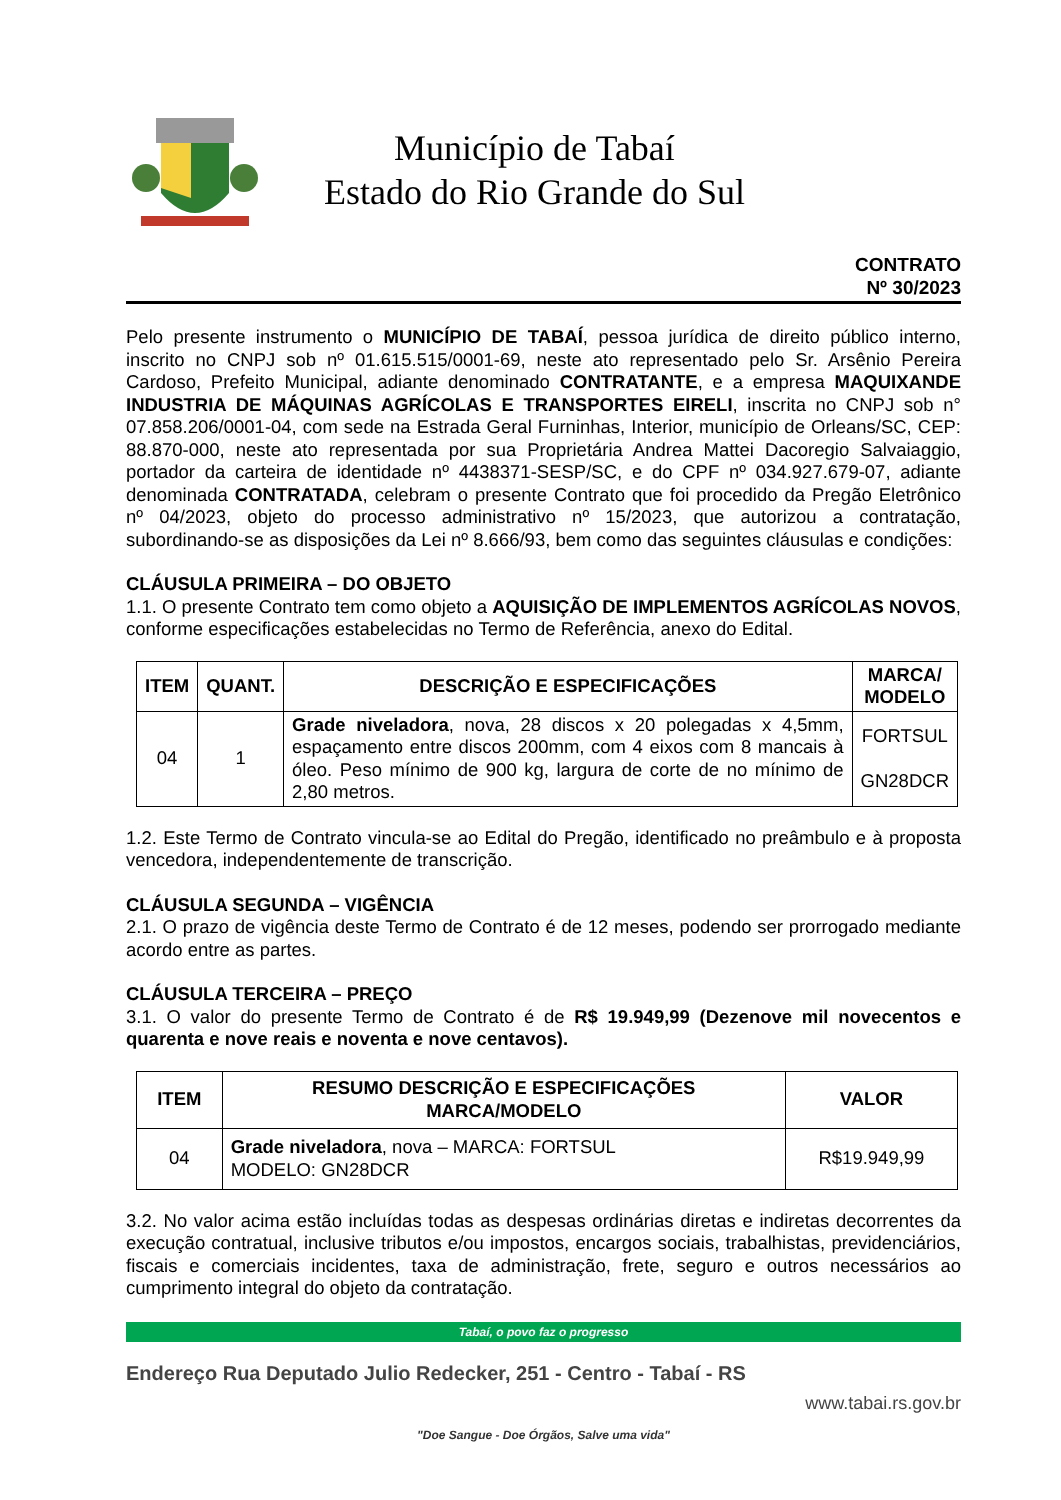Município de Tabaí
Estado do Rio Grande do Sul
CONTRATO
Nº 30/2023
Pelo presente instrumento o MUNICÍPIO DE TABAÍ, pessoa jurídica de direito público interno, inscrito no CNPJ sob nº 01.615.515/0001-69, neste ato representado pelo Sr. Arsênio Pereira Cardoso, Prefeito Municipal, adiante denominado CONTRATANTE, e a empresa MAQUIXANDE INDUSTRIA DE MÁQUINAS AGRÍCOLAS E TRANSPORTES EIRELI, inscrita no CNPJ sob n° 07.858.206/0001-04, com sede na Estrada Geral Furninhas, Interior, município de Orleans/SC, CEP: 88.870-000, neste ato representada por sua Proprietária Andrea Mattei Dacoregio Salvaiaggio, portador da carteira de identidade nº 4438371-SESP/SC, e do CPF nº 034.927.679-07, adiante denominada CONTRATADA, celebram o presente Contrato que foi procedido da Pregão Eletrônico nº 04/2023, objeto do processo administrativo nº 15/2023, que autorizou a contratação, subordinando-se as disposições da Lei nº 8.666/93, bem como das seguintes cláusulas e condições:
CLÁUSULA PRIMEIRA – DO OBJETO
1.1. O presente Contrato tem como objeto a AQUISIÇÃO DE IMPLEMENTOS AGRÍCOLAS NOVOS, conforme especificações estabelecidas no Termo de Referência, anexo do Edital.
| ITEM | QUANT. | DESCRIÇÃO E ESPECIFICAÇÕES | MARCA/ MODELO |
| --- | --- | --- | --- |
| 04 | 1 | Grade niveladora , nova, 28 discos x 20 polegadas x 4,5mm, espaçamento entre discos 200mm, com 4 eixos com 8 mancais à óleo. Peso mínimo de 900 kg, largura de corte de no mínimo de 2,80 metros. | FORTSUL GN28DCR |
1.2. Este Termo de Contrato vincula-se ao Edital do Pregão, identificado no preâmbulo e à proposta vencedora, independentemente de transcrição.
CLÁUSULA SEGUNDA – VIGÊNCIA
2.1. O prazo de vigência deste Termo de Contrato é de 12 meses, podendo ser prorrogado mediante acordo entre as partes.
CLÁUSULA TERCEIRA – PREÇO
3.1. O valor do presente Termo de Contrato é de R$ 19.949,99 (Dezenove mil novecentos e quarenta e nove reais e noventa e nove centavos).
| ITEM | RESUMO DESCRIÇÃO E ESPECIFICAÇÕES MARCA/MODELO | VALOR |
| --- | --- | --- |
| 04 | Grade niveladora , nova – MARCA: FORTSUL MODELO: GN28DCR | R$19.949,99 |
3.2. No valor acima estão incluídas todas as despesas ordinárias diretas e indiretas decorrentes da execução contratual, inclusive tributos e/ou impostos, encargos sociais, trabalhistas, previdenciários, fiscais e comerciais incidentes, taxa de administração, frete, seguro e outros necessários ao cumprimento integral do objeto da contratação.
Tabaí, o povo faz o progresso
Endereço Rua Deputado Julio Redecker, 251 - Centro - Tabaí - RS
www.tabai.rs.gov.br
"Doe Sangue - Doe Órgãos, Salve uma vida"